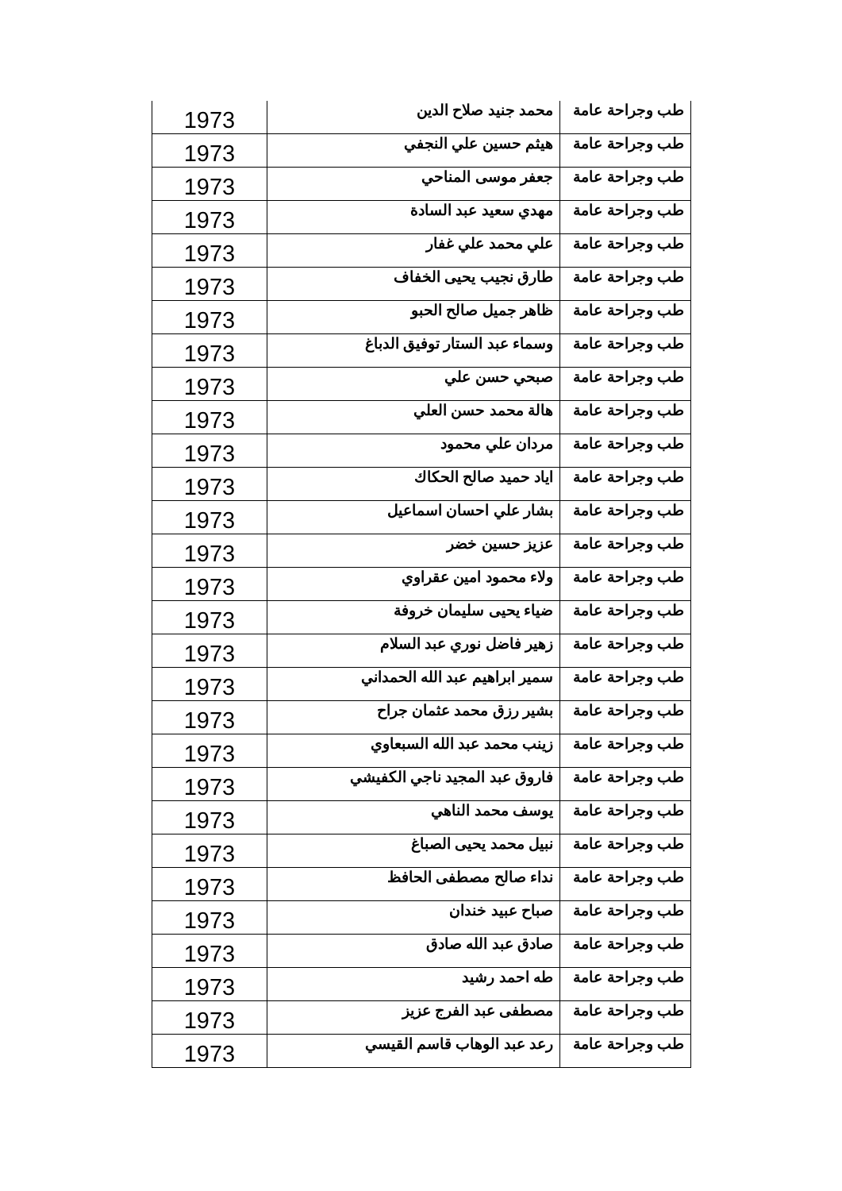| طب وجراحة عامة | محمد جنيد صلاح الدين | 1973 |
| طب وجراحة عامة | هيثم حسين علي النجفي | 1973 |
| طب وجراحة عامة | جعفر موسى المناحي | 1973 |
| طب وجراحة عامة | مهدي سعيد عبد السادة | 1973 |
| طب وجراحة عامة | علي محمد علي غفار | 1973 |
| طب وجراحة عامة | طارق نجيب يحيى الخفاف | 1973 |
| طب وجراحة عامة | ظاهر جميل صالح الحبو | 1973 |
| طب وجراحة عامة | وسماء عبد الستار توفيق الدباغ | 1973 |
| طب وجراحة عامة | صبحي حسن علي | 1973 |
| طب وجراحة عامة | هالة محمد حسن العلي | 1973 |
| طب وجراحة عامة | مردان علي محمود | 1973 |
| طب وجراحة عامة | اياد حميد صالح الحكاك | 1973 |
| طب وجراحة عامة | بشار علي احسان اسماعيل | 1973 |
| طب وجراحة عامة | عزيز حسين خضر | 1973 |
| طب وجراحة عامة | ولاء محمود امين عقراوي | 1973 |
| طب وجراحة عامة | ضياء يحيى سليمان خروفة | 1973 |
| طب وجراحة عامة | زهير فاضل نوري عبد السلام | 1973 |
| طب وجراحة عامة | سمير ابراهيم عبد الله الحمداني | 1973 |
| طب وجراحة عامة | بشير رزق محمد عثمان جراح | 1973 |
| طب وجراحة عامة | زينب محمد عبد الله السبعاوي | 1973 |
| طب وجراحة عامة | فاروق عبد المجيد ناجي الكفيشي | 1973 |
| طب وجراحة عامة | يوسف محمد الناهي | 1973 |
| طب وجراحة عامة | نبيل محمد يحيى الصباغ | 1973 |
| طب وجراحة عامة | نداء صالح مصطفى الحافظ | 1973 |
| طب وجراحة عامة | صباح عبيد خندان | 1973 |
| طب وجراحة عامة | صادق عبد الله صادق | 1973 |
| طب وجراحة عامة | طه احمد رشيد | 1973 |
| طب وجراحة عامة | مصطفى عبد الفرج عزيز | 1973 |
| طب وجراحة عامة | رعد عبد الوهاب قاسم القيسي | 1973 |